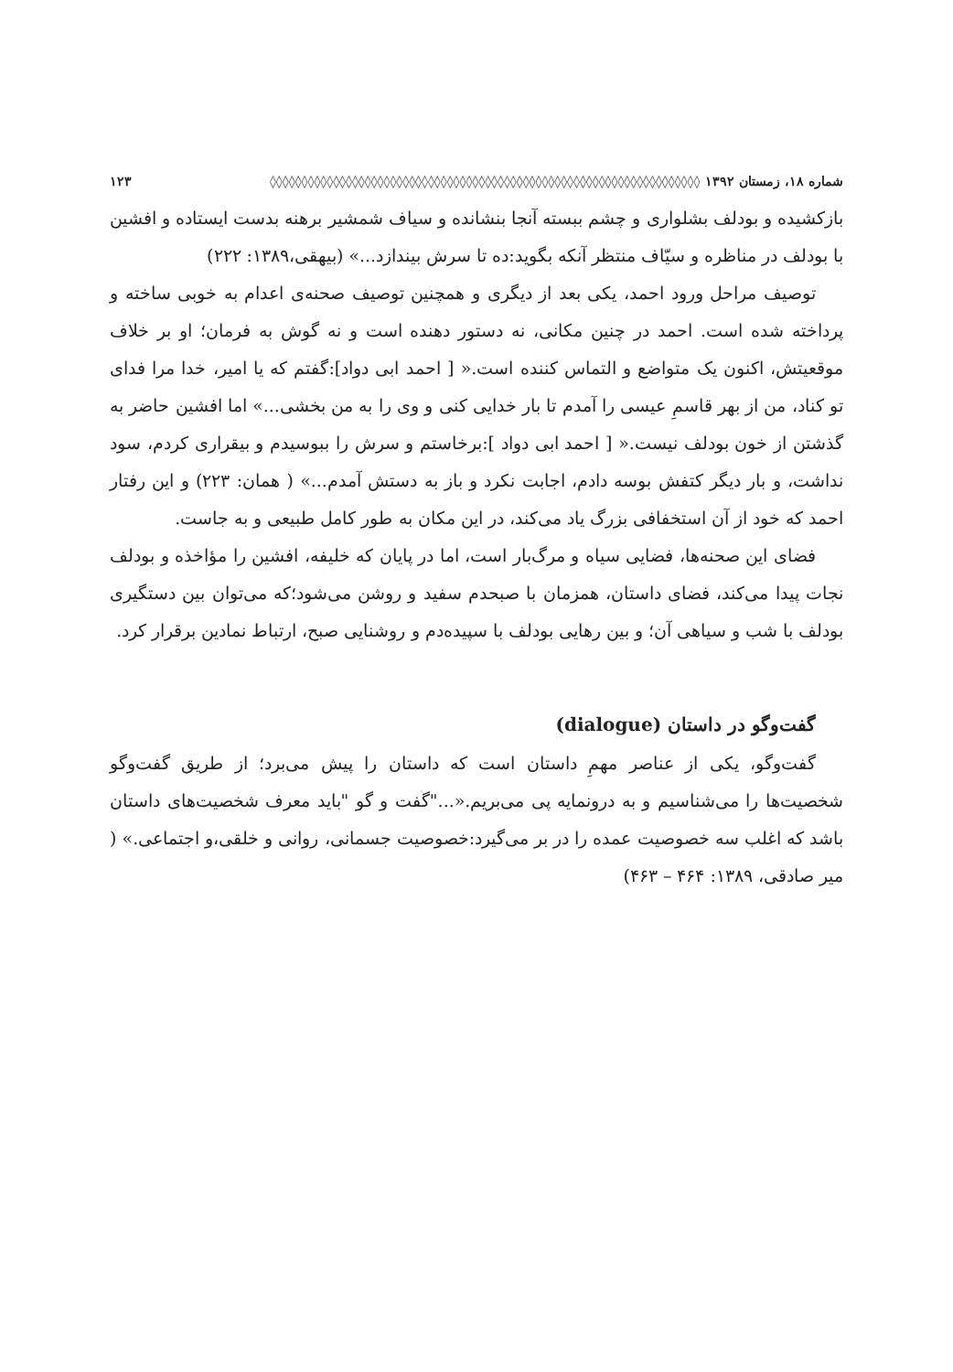شماره ۱۸، زمستان ۱۳۹۲ ◊◊◊◊◊◊◊◊◊◊◊◊◊◊◊◊◊◊◊◊◊◊◊◊◊◊◊◊◊◊◊◊◊◊◊◊◊◊◊◊◊◊◊◊◊◊◊◊◊◊◊◊◊◊◊◊◊◊◊◊◊◊◊◊◊◊◊◊ ۱۲۳
بازکشیده و بودلف بشلواری و چشم ببسته آنجا بنشانده و سیاف شمشیر برهنه بدست ایستاده و افشین با بودلف در مناظره و سیّاف منتظر آنکه بگوید:ده تا سرش بیندازد...» (بیهقی،۱۳۸۹: ۲۲۲)
توصیف مراحل ورود احمد، یکی بعد از دیگری و همچنین توصیف صحنه‌ی اعدام به خوبی ساخته و پرداخته شده است. احمد در چنین مکانی، نه دستور دهنده است و نه گوش به فرمان؛ او بر خلاف موقعیتش، اکنون یک متواضع و التماس کننده است.« [ احمد ابی دواد]:گفتم که یا امیر، خدا مرا فدای تو کناد، من از بهر قاسمِ عیسی را آمدم تا بار خدایی کنی و وی را به من بخشی...» اما افشین حاضر به گذشتن از خون بودلف نیست.« [ احمد ابی دواد ]:برخاستم و سرش را ببوسیدم و بیقراری کردم، سود نداشت، و بار دیگر کتفش بوسه دادم، اجابت نکرد و باز به دستش آمدم...» ( همان: ۲۲۳) و این رفتار احمد که خود از آن استخفافی بزرگ یاد می‌کند، در این مکان به طور کامل طبیعی و به جاست.
فضای این صحنه‌ها، فضایی سیاه و مرگ‌بار است، اما در پایان که خلیفه، افشین را مؤاخذه و بودلف نجات پیدا می‌کند، فضای داستان، همزمان با صبحدم سفید و روشن می‌شود؛که می‌توان بین دستگیری بودلف با شب و سیاهی آن؛ و بین رهایی بودلف با سپیده‌دم و روشنایی صبح، ارتباط نمادین برقرار کرد.
گفت‌وگو در داستان (dialogue)
گفت‌وگو، یکی از عناصر مهمِ داستان است که داستان را پیش می‌برد؛ از طریق گفت‌وگو شخصیت‌ها را می‌شناسیم و به درونمایه پی می‌بریم.«..."گفت و گو "باید معرف شخصیت‌های داستان باشد که اغلب سه خصوصیت عمده را در بر می‌گیرد:خصوصیت جسمانی، روانی و خلقی،و اجتماعی.» ( میر صادقی، ۱۳۸۹: ۴۶۴ – ۴۶۳)